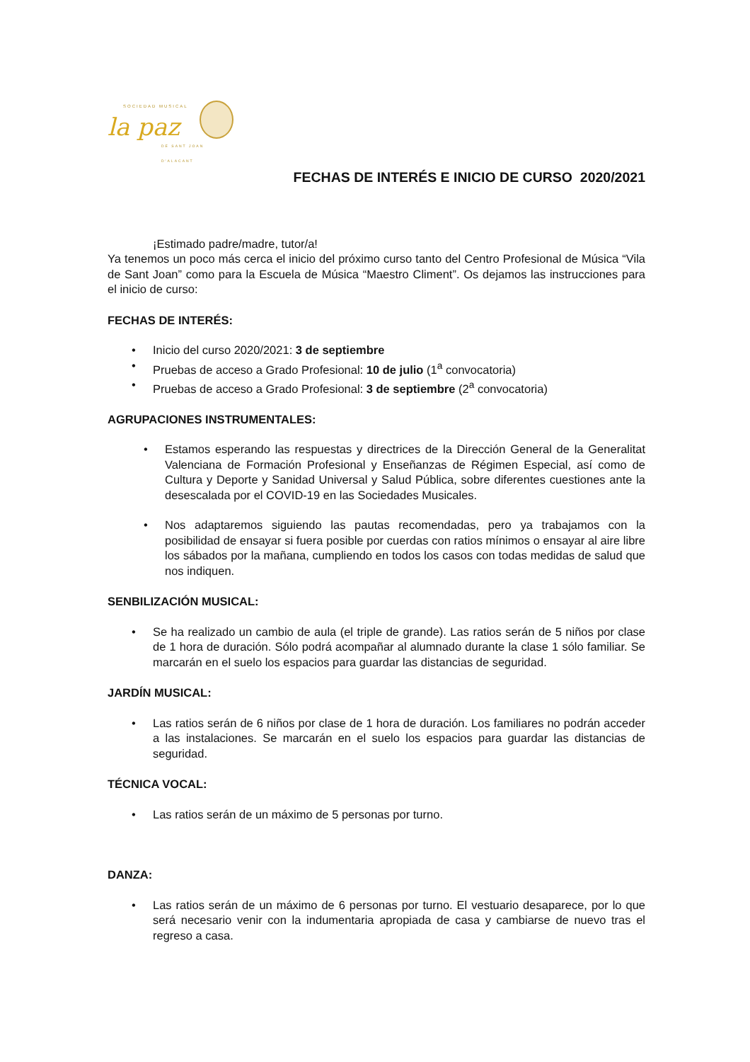SOCIEDAD MUSICAL
la paz
DE SANT JOAN D'ALACANT
FECHAS DE INTERÉS E INICIO DE CURSO 2020/2021
¡Estimado padre/madre, tutor/a!
Ya tenemos un poco más cerca el inicio del próximo curso tanto del Centro Profesional de Música “Vila de Sant Joan” como para la Escuela de Música “Maestro Climent”. Os dejamos las instrucciones para el inicio de curso:
FECHAS DE INTERÉS:
Inicio del curso 2020/2021: 3 de septiembre
Pruebas de acceso a Grado Profesional: 10 de julio (1<sup>a</sup> convocatoria)
Pruebas de acceso a Grado Profesional: 3 de septiembre (2<sup>a</sup> convocatoria)
AGRUPACIONES INSTRUMENTALES:
Estamos esperando las respuestas y directrices de la Dirección General de la Generalitat Valenciana de Formación Profesional y Enseñanzas de Régimen Especial, así como de Cultura y Deporte y Sanidad Universal y Salud Pública, sobre diferentes cuestiones ante la desescalada por el COVID-19 en las Sociedades Musicales.
Nos adaptaremos siguiendo las pautas recomendadas, pero ya trabajamos con la posibilidad de ensayar si fuera posible por cuerdas con ratios mínimos o ensayar al aire libre los sábados por la mañana, cumpliendo en todos los casos con todas medidas de salud que nos indiquen.
SENBILIZACIÓN MUSICAL:
Se ha realizado un cambio de aula (el triple de grande). Las ratios serán de 5 niños por clase de 1 hora de duración. Sólo podrá acompañar al alumnado durante la clase 1 sólo familiar. Se marcarán en el suelo los espacios para guardar las distancias de seguridad.
JARDÍN MUSICAL:
Las ratios serán de 6 niños por clase de 1 hora de duración. Los familiares no podrán acceder a las instalaciones. Se marcarán en el suelo los espacios para guardar las distancias de seguridad.
TÉCNICA VOCAL:
Las ratios serán de un máximo de 5 personas por turno.
DANZA:
Las ratios serán de un máximo de 6 personas por turno. El vestuario desaparece, por lo que será necesario venir con la indumentaria apropiada de casa y cambiarse de nuevo tras el regreso a casa.